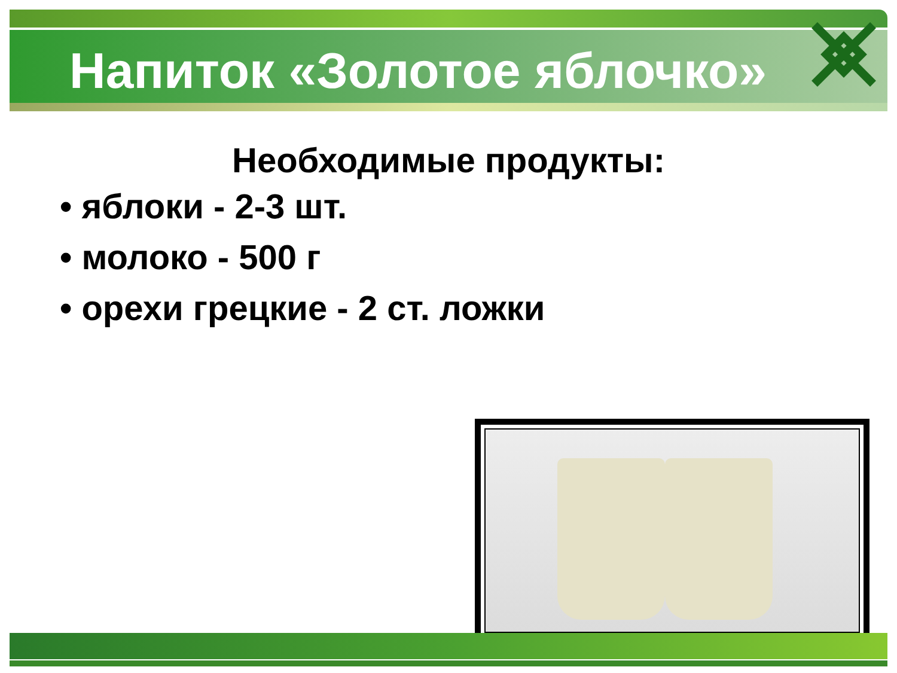Напиток «Золотое яблочко»
Необходимые продукты:
• яблоки - 2-3 шт.
• молоко - 500 г
• орехи грецкие - 2 ст. ложки